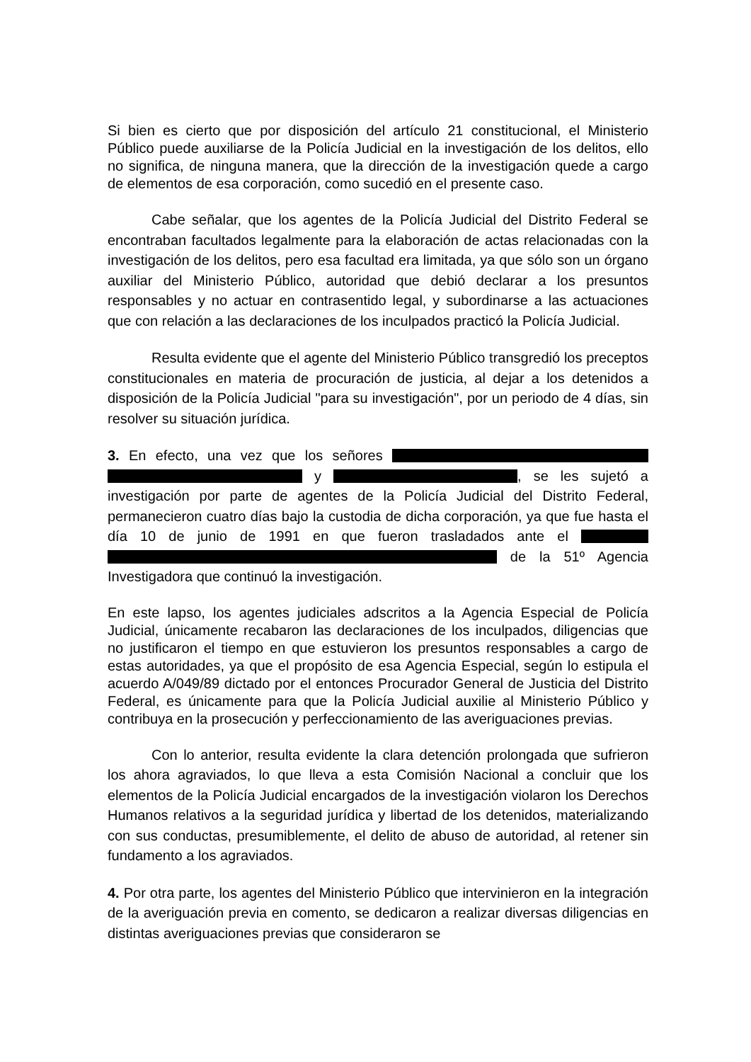Si bien es cierto que por disposición del artículo 21 constitucional, el Ministerio Público puede auxiliarse de la Policía Judicial en la investigación de los delitos, ello no significa, de ninguna manera, que la dirección de la investigación quede a cargo de elementos de esa corporación, como sucedió en el presente caso.
Cabe señalar, que los agentes de la Policía Judicial del Distrito Federal se encontraban facultados legalmente para la elaboración de actas relacionadas con la investigación de los delitos, pero esa facultad era limitada, ya que sólo son un órgano auxiliar del Ministerio Público, autoridad que debió declarar a los presuntos responsables y no actuar en contrasentido legal, y subordinarse a las actuaciones que con relación a las declaraciones de los inculpados practicó la Policía Judicial.
Resulta evidente que el agente del Ministerio Público transgredió los preceptos constitucionales en materia de procuración de justicia, al dejar a los detenidos a disposición de la Policía Judicial "para su investigación", por un periodo de 4 días, sin resolver su situación jurídica.
3. En efecto, una vez que los señores y , se les sujetó a investigación por parte de agentes de la Policía Judicial del Distrito Federal, permanecieron cuatro días bajo la custodia de dicha corporación, ya que fue hasta el día 10 de junio de 1991 en que fueron trasladados ante el de la 51º Agencia Investigadora que continuó la investigación.
En este lapso, los agentes judiciales adscritos a la Agencia Especial de Policía Judicial, únicamente recabaron las declaraciones de los inculpados, diligencias que no justificaron el tiempo en que estuvieron los presuntos responsables a cargo de estas autoridades, ya que el propósito de esa Agencia Especial, según lo estipula el acuerdo A/049/89 dictado por el entonces Procurador General de Justicia del Distrito Federal, es únicamente para que la Policía Judicial auxilie al Ministerio Público y contribuya en la prosecución y perfeccionamiento de las averiguaciones previas.
Con lo anterior, resulta evidente la clara detención prolongada que sufrieron los ahora agraviados, lo que lleva a esta Comisión Nacional a concluir que los elementos de la Policía Judicial encargados de la investigación violaron los Derechos Humanos relativos a la seguridad jurídica y libertad de los detenidos, materializando con sus conductas, presumiblemente, el delito de abuso de autoridad, al retener sin fundamento a los agraviados.
4. Por otra parte, los agentes del Ministerio Público que intervinieron en la integración de la averiguación previa en comento, se dedicaron a realizar diversas diligencias en distintas averiguaciones previas que consideraron se